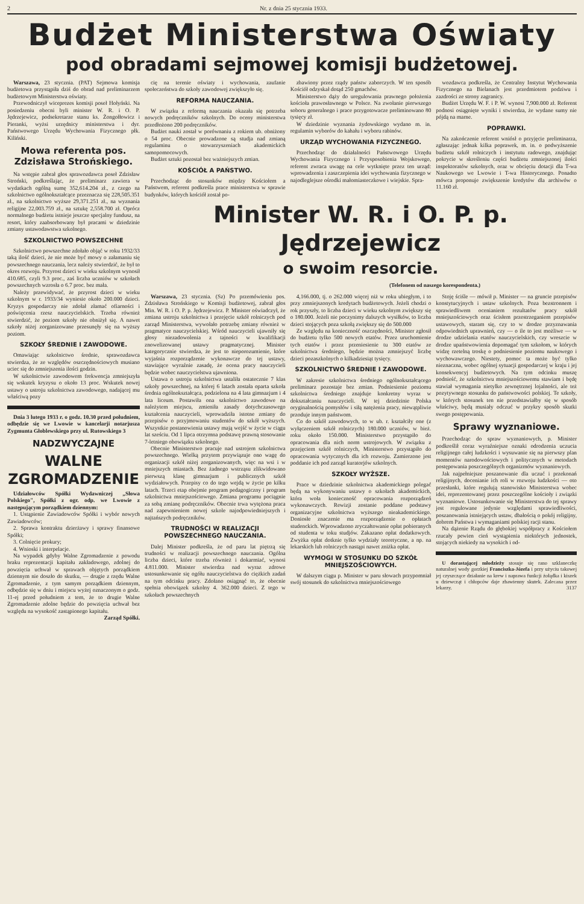2 Nr. z dnia 25 stycznia 1933.
Budżet Ministerstwa Oświaty
pod obradami sejmowej komisji budżetowej.
Warszawa, 23 stycznia. (PAT) Sejmowa komisja budżetowa przystąpiła dziś do obrad nad preliminarzem budżetowym Ministerstwa oświaty.
Przewodniczył wiceprezes komisji poseł Hołyński. Na posiedzeniu obecni byli minister W. R. i O. P. Jędrzejewicz, podsekretarze stanu ks. Żongołłowicz i Pieranki, wyżsi urzędnicy ministerstwa i dyr. Państwowego Urzędu Wychowania Fizycznego płk. Kiliński.
Mowa referenta pos. Zdzisława Strońskiego.
Na wstępie zabrał głos sprawozdawca poseł Zdzisław Stroński, podkreślając, że preliminarz zawiera w wydatkach ogólną sumę 352,614.204 zł., z czego na szkolnictwo ogólnokształcące przeznacza się 228,505.351 zł., na szkolnictwo wyższe 29,371.251 zł., na wyznania religijne 22,003.759 zł., na sztukę 2,558.700 zł. Oprócz normalnego budżetu istnieje jeszcze specjalny fundusz, na resort, który zaabsorbowany był pracami w dziedzinie zmiany ustawodawstwa szkolnego.
SZKOLNICTWO POWSZECHNE
Szkolnictwo powszechne zdołało objąć w roku 1932/33 taką ilość dzieci, że nie może być mowy o załamaniu się powszechnego nauczania, lecz należy stwierdzić, że był to okres rozwoju. Przyrost dzieci w wieku szkolnym wynosił 410.685, czyli 9.3 proc., zaś liczba uczniów w szkołach powszechnych wzrosła o 6.7 proc. bez mała.
Należy przewidywać, że przyrost dzieci w wieku szkolnym w r. 1933/34 wyniesie około 200.000 dzieci. Kryzys gospodarczy nie zdołał złamać ofiarności i poświęcenia rzesz nauczycielskich. Trzeba również stwierdzić, że poziom szkoły nie obniżył się. A nawet szkoły niżej zorganizowane przesunęły się na wyższy poziom.
SZKOŁY ŚREDNIE I ZAWODOWE.
Omawiając szkolnictwo średnie, sprawozdawca stwierdza, że ze względów oszczędnościowych musiano uciec się do zmniejszenia ilości godzin.
W szkolnictwie zawodowem frekwencja zmniejszyła się wskutek kryzysu o około 13 proc. Wskutek nowej ustawy o ustroju szkolnictwa zawodowego, nadającej mu właściwą pozy
Dnia 3 lutego 1933 r. o godz. 10.30 przed południem, odbędzie się we Lwowie w kancelarji notarjusza Zygmunta Głoblewskiego przy ul. Rutowskiego 3
NADZWYCZAJNE
WALNE ZGROMADZENIE
Udziałowców Spółki Wydawniczej „Słowa Polskiego", Spółki z ogr. odp. we Lwowie z następującym porządkiem dziennym:
1. Ustąpienie Zawiadowców Spółki i wybór nowych Zawiadowców;
2. Sprawa kontraktu dzierżawy i sprawy finansowe Spółki;
3. Colnięcie prokury;
4. Wnioski i interpelacje.
Na wypadek gdyby Walne Zgromadzenie z powodu braku reprezentacji kapitału zakładowego, zdolnej do powzięcia uchwał w sprawach objętych porządkiem dziennym nie doszło do skutku, — drugie z rzędu Walne Zgromadzenie, z tym samym porządkiem dziennym, odbędzie się w dniu i miejscu wyżej oznaczonym o godz. 11-ej przed południem z tem, że to drugie Walne Zgromadzenie zdolne będzie do powzięcia uchwał bez względu na wysokość zastąpionego kapitału.
Zarząd Spółki.
cię na terenie oświaty i wychowania, zaufanie społeczeństwa do szkoły zawodowej zwiększyło się.
REFORMA NAUCZANIA.
W związku z reformą nauczania okazała się potrzeba nowych podręczników szkolnych. Do oceny ministerstwa przedłożono 200 podręczników.
Budżet nauki został w porównaniu z rokiem ub. obniżony o 54 proc. Obecnie prowadzone są studja nad zmianą regulaminu o stowarzyszeniach akademickich samopomocowych.
Budżet sztuki pozostał bez ważniejszych zmian.
KOŚCIÓŁ A PAŃSTWO.
Przechodząc do stosunków między Kościołem a Państwem, referent podkreśla prace ministerstwa w sprawie budynków, których kościół został po-
zbawiony przez rządy państw zaborczych. W ten sposób Kościół odzyskał dotąd 250 gmachów.
Ministerstwo dąży do uregulowania prawnego położenia kościoła prawosławnego w Polsce. Na zwołanie pierwszego soboru generalnego i prace przygotowacze preliminowano 80 tysięcy zł.
W dziedzinie wyznania żydowskiego wydano m. in. regulamin wyborów do kahału i wyboru rabinów.
URZĄD WYCHOWANIA FIZYCZNEGO.
Przechodząc do działalności Państwowego Urzędu Wychowania Fizycznego i Przysposobienia Wojskowego, referent zwraca uwagę na cele wytknięte przez ten urząd: wprowadzenia i zaszczepienia idei wychowania fizycznego w najodleglejsze ośrodki małomiasteczkowe i wiejskie. Spra-
wozdawca podkreśla, że Centralny Instytut Wychowania Fizycznego na Bielanach jest przedmiotem podziwu i zazdrości ze strony zagranicy.
Budżet Urzędu W. F. i P. W. wynosi 7,900.000 zł. Referent podnosi osiągnięte wyniki i stwierdza, że wydane sumy nie pójdą na marne.
POPRAWKI.
Na zakończenie referent wniósł o przyjęcie preliminarza, zgłaszając jednak kilka poprawek, m. in. o podwyższenie budżetu szkół rolniczych i instytutu radowego, znajdując pokrycie w skreśleniu części budżetu zmniejszonej ilości inspektoratów szkolnych, oraz w obcięciu dotacji dla T-wa Naukowego we Lwowie i T-wa Historycznego. Ponadto mówca proponuje zwiększenie kredytów dla archiwów o 11.160 zł.
Minister W. R. i O. P. p. Jędrzejewicz
o swoim resorcie.
(Telefonem od naszego korespondenta.)
Warszawa, 23 stycznia. (Sz) Po przemówieniu pos. Zdzisława Strońskiego w Komisji budżetowej, zabrał głos Min. W. R. i O. P. p. Jędrzejewicz. P. Minister oświadczył, że zmiana ustroju szkolnictwa i przejęcie szkół rolniczych pod zarząd Ministerstwa, wywołało potrzebę zmiany również w pragmatyce nauczycielskiej. Wśród nauczycieli ujawniły się głosy niezadowolenia z tajności w kwalifikacji znowelizowanej ustawy pragmatycznej. Minister kategorycznie stwierdza, że jest to nieporozumienie, które wyjaśnia rozporządzenie wykonawcze do tej ustawy, stawiające wyraźnie zasadę, że ocena pracy nauczycieli będzie wobec nauczycielstwa ujawniona.
Ustawa o ustroju szkolnictwa ustaliła ostatecznie 7 klas szkoły powszechnej, na której 6 latach została oparta szkoła średnia ogólnokształcąca, podzielona na 4 lata gimnazjum i 4 lata liceum. Postawiła ona szkolnictwo zawodowe na należytem miejscu, zmieniła zasady dotychczasowego kształcenia nauczycieli, wprowadziła istotne zmiany do przepisów o przyjmowaniu studentów do szkół wyższych. Wszystkie postanowienia ustawy mają wejść w życie w ciągu lat sześciu. Od 1 lipca otrzymna podstawę prawną stosowanie 7-letniego obowiązku szkolnego.
Obecnie Ministerstwo pracuje nad ustrojem szkolnictwa powszechnego. Wielką przytem przywiązuje ono wagę do organizacji szkół niżej zorganizowanych, więc na wsi i w mniejszych miastach. Bez żadnego wstrząsu zlikwidowano pierwszą klasę gimnazjum i publicznych szkół wydziałowych. Przepisy co do tego wejdą w życie po kilku latach. Trzeci etap obejmie program pedagogiczny i program szkolnictwa mniejszościowego. Zmiana programu pociągnie za sobą zmianę podręczników. Obecnie trwa wytężona praca nad zapewnieniem nowej szkole najodpowiedniejszych i najtańszych podręczników.
TRUDNOŚCI W REALIZACJI POWSZECHNEGO NAUCZANIA.
Dalej Minister podkreśla, że od paru lat piętrzą się trudności w realizacji powszechnego nauczania. Ogólna liczba dzieci, które trzeba również i dokarmiać, wynosi 4.811.000. Minister stwierdza nad wyraz zdrowe ustosunkowanie się ogółu nauczycielstwa do ciężkich zadań na tym odcinku pracy. Zdołano osiągnąć to, że obecnie spełnia obowiązek szkolny 4. 362.000 dzieci. Z tego w szkołach powszechnych
4,166.000, tj. o 262.000 więcej niż w roku ubiegłym, i to przy zmniejszonych kredytach budżetowych. Jeżeli chodzi o rok przyszły, to liczba dzieci w wieku szkolnym zwiększy się o 180.000. Jeżeli nie poczynimy dalszych wysiłków, to liczba dzieci stojących poza szkołą zwiększy się do 500.000
Ze względu na konieczność oszczędności, Minister zgłosił do budżetu tylko 500 nowych etatów. Przez uruchomienie tych etatów i przez przeniesienie tu 300 etatów ze szkolnictwa średniego, będzie można zmniejszyć liczbę dzieci pozaszkolnych o kilkadziesiąt tysięcy.
SZKOLNICTWO ŚREDNIE I ZAWODOWE.
W zakresie szkolnictwa średniego ogólnokształcącego preliminarz pozostaje bez zmian. Podniesienie poziomu szkolnictwa średniego znajduje konkretny wyraz w dokształcaniu nauczycieli. W tej dziedzinie Polska oryginalnością pomysłów i siłą natężenia pracy, niewątpliwie przoduje innym państwom.
Co do szkół zawodowych, to w ub. r. kształciły one (z wyłączeniem szkół rolniczych) 180.000 uczniów, w bież. roku około 150.000. Ministerstwo przystąpiło do opracowania dla nich norm ustrojowych. W związku z przejęciem szkół rolniczych, Ministerstwo przystąpiło do opracowania wytycznych dla ich rozwoju. Zamierzone jest poddanie ich pod zarząd kuratorjów szkolnych.
SZKOŁY WYŻSZE.
Prace w dziedzinie szkolnictwa akademickiego polegać będą na wykonywaniu ustawy o szkołach akademickich, która woła konieczność opracowania rozporządzeń wykonawczych. Rewizji zostanie poddane podstawy organizacyjne szkolnictwa wyższego nieakademickiego. Doniosłe znaczenie ma rozporządzenie o opłatach studenckich. Wprowadzono zryczałtowanie opłat pobieranych od studenta w toku studjów. Zakazano opłat dodatkowych. Zwyżka opłat dotknie tylko wydziały teoretyczne, a np. na lekarskich lub rolniczych nastąpi nawet zniżka opłat.
WYMOGI W STOSUNKU DO SZKÓŁ MNIEJSZOŚCIOWYCH.
W dalszym ciągu p. Minister w paru słowach przypomniał swój stosunek do szkolnictwa mniejszościowego
Stoję ściśle — mówił p. Minister — na gruncie przepisów konstytucyjnych i ustaw szkolnych. Poza bezstronnem i sprawiedliwem ocenianiem rezultatów pracy szkół mniejszościowych oraz ścisłem przestrzeganiem przepisów ustawowych, staram się, czy to w drodze przyznawania odpowiednich uprawnień, czy — o ile to jest możliwe — w drodze udzielania etatów nauczycielskich, czy wreszcie w drodze upaństwowienia dopomagać tym szkołom, w których widzę rzetelną troskę o podniesienie poziomu naukowego i wychowawczego. Niestety, pomoc ta może być tylko nieznaczna, wobec ogólnej sytuacji gospodarczej w kraju i jej konsekwencyj budżetowych. Na tym odcinku muszę podnieść, że szkolnictwu mniejszościowemu stawiam i będę stawiał wymagania nietylko zewnętrznej lojalności, ale też pozytywnego stosunku do państwowości polskiej. Te szkoły, w których stosunek ten nie przedstawiałby się w sposób właściwy, będą musiały odczuć w przykry sposób skutki swego postępowania.
Sprawy wyznaniowe.
Przechodząc do spraw wyznaniowych, p. Minister podkreślił coraz wyraźniejsze oznaki odrodzenia uczucia religijnego całej ludzkości i wysuwanie się na pierwszy plan momentów narodowościowych i politycznych w metodach postępowania poszczególnych organizmów wyznaniowych.
Jak najpełniejsze poszanowanie dla uczuć i przekonań religijnych, docenianie ich roli w rozwoju ludzkości — oto przesłanki, które regulują stanowisko Ministerstwa wobec idei, reprezentowanej przez poszczególne kościoły i związki wyznaniowe. Ustosunkowanie się Ministerstwa do tej sprawy jest regulowane jedynie względami sprawiedliwości, poszanowania istniejących ustaw, dbałością o pokój religijny, dobrem Państwa i wymaganiami polskiej racji stanu.
Na dążenie Rządu do głębokiej współpracy z Kościołem rzucały pewien cień wystąpienia niektórych jednostek, stojących niekiedy na wysokich i od-
U dorastającej młodzieży stosuje się rano szklaneczkę naturalnej wody gorzkiej Franciszka-Józefa i przy użyciu takowej jej czyszczące działanie na krew i naprawa funkcji żołądka i kiszek u dziewcząt i chłopców daje zbawienny skutek. Zaleca­na przez lekarzy. 3137